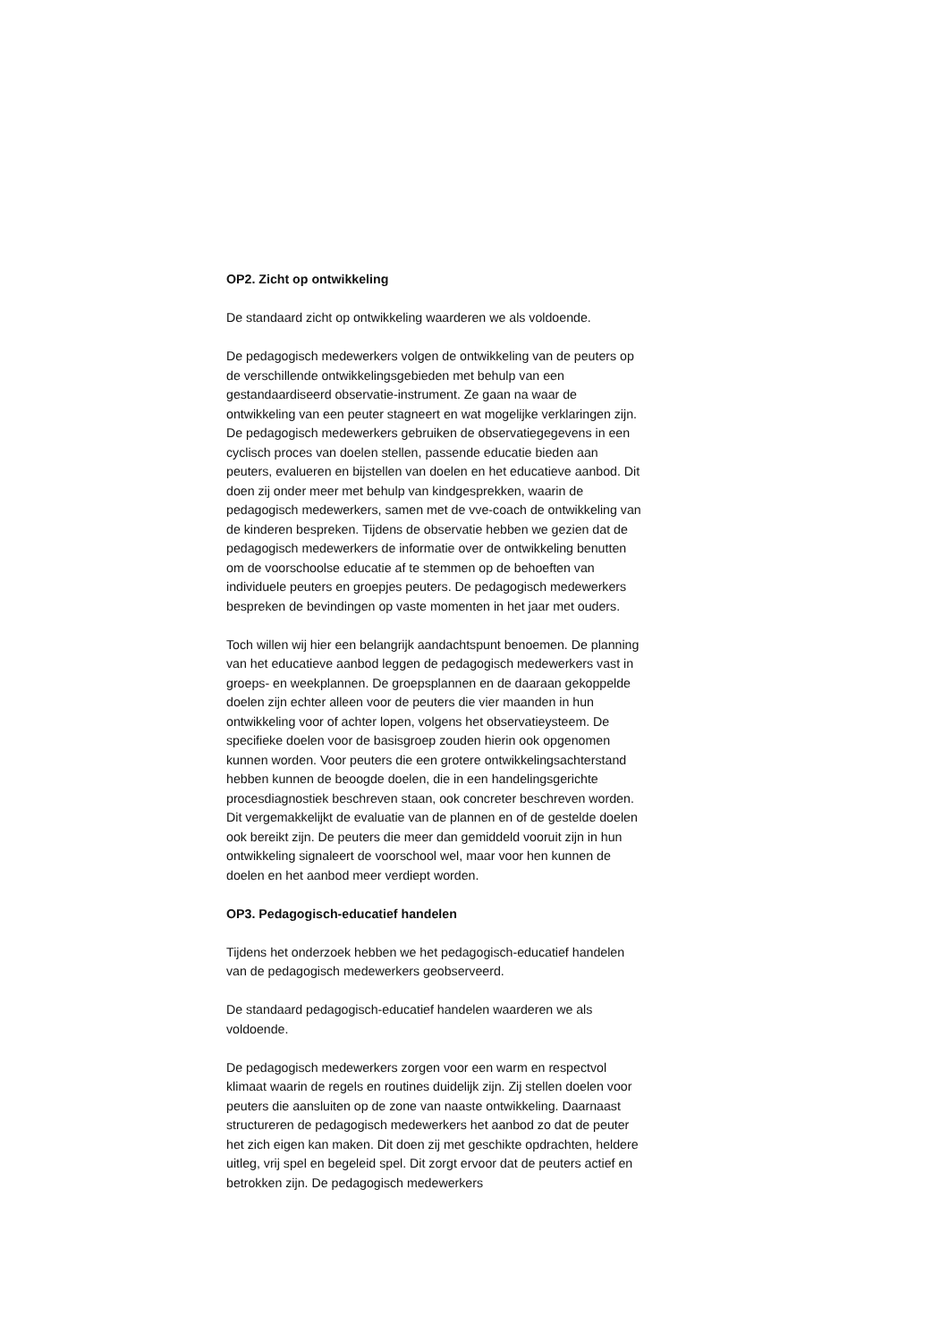OP2. Zicht op ontwikkeling
De standaard zicht op ontwikkeling waarderen we als voldoende.
De pedagogisch medewerkers volgen de ontwikkeling van de peuters op de verschillende ontwikkelingsgebieden met behulp van een gestandaardiseerd observatie-instrument. Ze gaan na waar de ontwikkeling van een peuter stagneert en wat mogelijke verklaringen zijn. De pedagogisch medewerkers gebruiken de observatiegegevens in een cyclisch proces van doelen stellen, passende educatie bieden aan peuters, evalueren en bijstellen van doelen en het educatieve aanbod. Dit doen zij onder meer met behulp van kindgesprekken, waarin de pedagogisch medewerkers, samen met de vve-coach de ontwikkeling van de kinderen bespreken. Tijdens de observatie hebben we gezien dat de pedagogisch medewerkers de informatie over de ontwikkeling benutten om de voorschoolse educatie af te stemmen op de behoeften van individuele peuters en groepjes peuters. De pedagogisch medewerkers bespreken de bevindingen op vaste momenten in het jaar met ouders.
Toch willen wij hier een belangrijk aandachtspunt benoemen. De planning van het educatieve aanbod leggen de pedagogisch medewerkers vast in groeps- en weekplannen. De groepsplannen en de daaraan gekoppelde doelen zijn echter alleen voor de peuters die vier maanden in hun ontwikkeling voor of achter lopen, volgens het observatieysteem. De specifieke doelen voor de basisgroep zouden hierin ook opgenomen kunnen worden. Voor peuters die een grotere ontwikkelingsachterstand hebben kunnen de beoogde doelen, die in een handelingsgerichte procesdiagnostiek beschreven staan, ook concreter beschreven worden. Dit vergemakkelijkt de evaluatie van de plannen en of de gestelde doelen ook bereikt zijn. De peuters die meer dan gemiddeld vooruit zijn in hun ontwikkeling signaleert de voorschool wel, maar voor hen kunnen de doelen en het aanbod meer verdiept worden.
OP3. Pedagogisch-educatief handelen
Tijdens het onderzoek hebben we het pedagogisch-educatief handelen van de pedagogisch medewerkers geobserveerd.
De standaard pedagogisch-educatief handelen waarderen we als voldoende.
De pedagogisch medewerkers zorgen voor een warm en respectvol klimaat waarin de regels en routines duidelijk zijn. Zij stellen doelen voor peuters die aansluiten op de zone van naaste ontwikkeling. Daarnaast structureren de pedagogisch medewerkers het aanbod zo dat de peuter het zich eigen kan maken. Dit doen zij met geschikte opdrachten, heldere uitleg, vrij spel en begeleid spel. Dit zorgt ervoor dat de peuters actief en betrokken zijn. De pedagogisch medewerkers